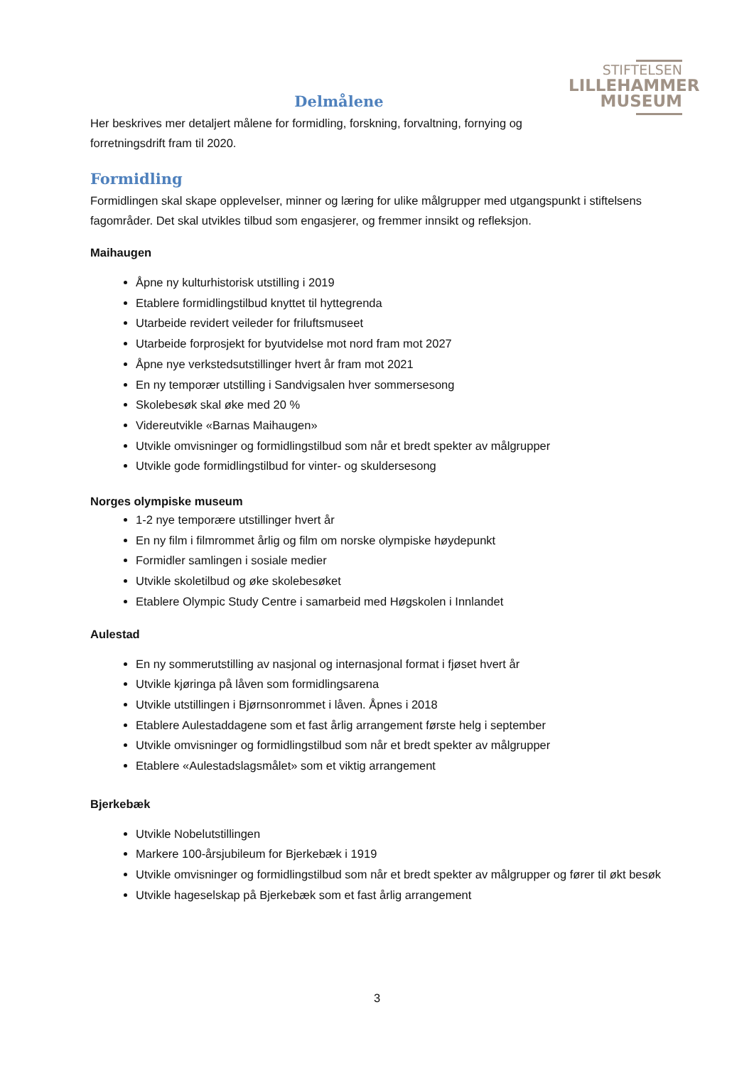STIFTELSEN
LILLEHAMMER
MUSEUM
Delmålene
Her beskrives mer detaljert målene for formidling, forskning, forvaltning, fornying og forretningsdrift fram til 2020.
Formidling
Formidlingen skal skape opplevelser, minner og læring for ulike målgrupper med utgangspunkt i stiftelsens fagområder. Det skal utvikles tilbud som engasjerer, og fremmer innsikt og refleksjon.
Maihaugen
Åpne ny kulturhistorisk utstilling i 2019
Etablere formidlingstilbud knyttet til hyttegrenda
Utarbeide revidert veileder for friluftsmuseet
Utarbeide forprosjekt for byutvidelse mot nord fram mot 2027
Åpne nye verkstedsutstillinger hvert år fram mot 2021
En ny temporær utstilling i Sandvigsalen hver sommersesong
Skolebesøk skal øke med 20 %
Videreutvikle «Barnas Maihaugen»
Utvikle omvisninger og formidlingstilbud som når et bredt spekter av målgrupper
Utvikle gode formidlingstilbud for vinter- og skuldersesong
Norges olympiske museum
1-2 nye temporære utstillinger hvert år
En ny film i filmrommet årlig og film om norske olympiske høydepunkt
Formidler samlingen i sosiale medier
Utvikle skoletilbud og øke skolebesøket
Etablere Olympic Study Centre i samarbeid med Høgskolen i Innlandet
Aulestad
En ny sommerutstilling av nasjonal og internasjonal format i fjøset hvert år
Utvikle kjøringa på låven som formidlingsarena
Utvikle utstillingen i Bjørnsonrommet i låven. Åpnes i 2018
Etablere Aulestaddagene som et fast årlig arrangement første helg i september
Utvikle omvisninger og formidlingstilbud som når et bredt spekter av målgrupper
Etablere «Aulestadslagsmålet» som et viktig arrangement
Bjerkebæk
Utvikle Nobelutstillingen
Markere 100-årsjubileum for Bjerkebæk i 1919
Utvikle omvisninger og formidlingstilbud som når et bredt spekter av målgrupper og fører til økt besøk
Utvikle hageselskap på Bjerkebæk som et fast årlig arrangement
3